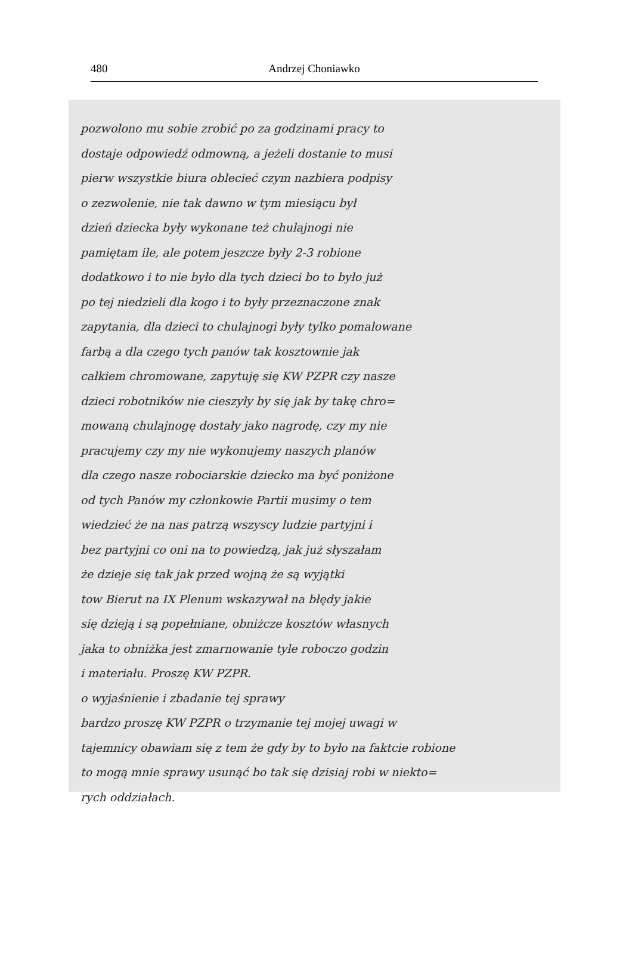480 Andrzej Choniawko
pozwolono mu sobie zrobić po za godzinami pracy to
dostaje odpowiedź odmowną, a jeżeli dostanie to musi
pierw wszystkie biura oblecieć czym nazbiera podpisy
o zezwolenie, nie tak dawno w tym miesiącu był
dzień dziecka były wykonane też chulajnogi nie
pamiętam ile, ale potem jeszcze były 2-3 robione
dodatkowo i to nie było dla tych dzieci bo to było już
po tej niedzieli dla kogo i to były przeznaczone znak
zapytania, dla dzieci to chulajnogi były tylko pomalowane
farbą a dla czego tych panów tak kosztownie jak
całkiem chromowane, zapytuję się KW PZPR czy nasze
dzieci robotników nie cieszyły by się jak by takę chro=
mowaną chulajnogę dostały jako nagrodę, czy my nie
pracujemy czy my nie wykonujemy naszych planów
dla czego nasze robociarskie dziecko ma być poniżone
od tych Panów my członkowie Partii musimy o tem
wiedzieć że na nas patrzą wszyscy ludzie partyjni i
bez partyjni co oni na to powiedzą, jak już słyszałam
że dzieje się tak jak przed wojną że są wyjątki
tow Bierut na IX Plenum wskazywał na błędy jakie
się dzieją i są popełniane, obniżcze kosztów własnych
jaka to obniżka jest zmarnowanie tyle roboczo godzin
i materiału. Proszę KW PZPR.
o wyjaśnienie i zbadanie tej sprawy
bardzo proszę KW PZPR o trzymanie tej mojej uwagi w
tajemnicy obawiam się z tem że gdy by to było na faktcie robione
to mogą mnie sprawy usunąć bo tak się dzisiaj robi w niekto=
rych oddziałach.